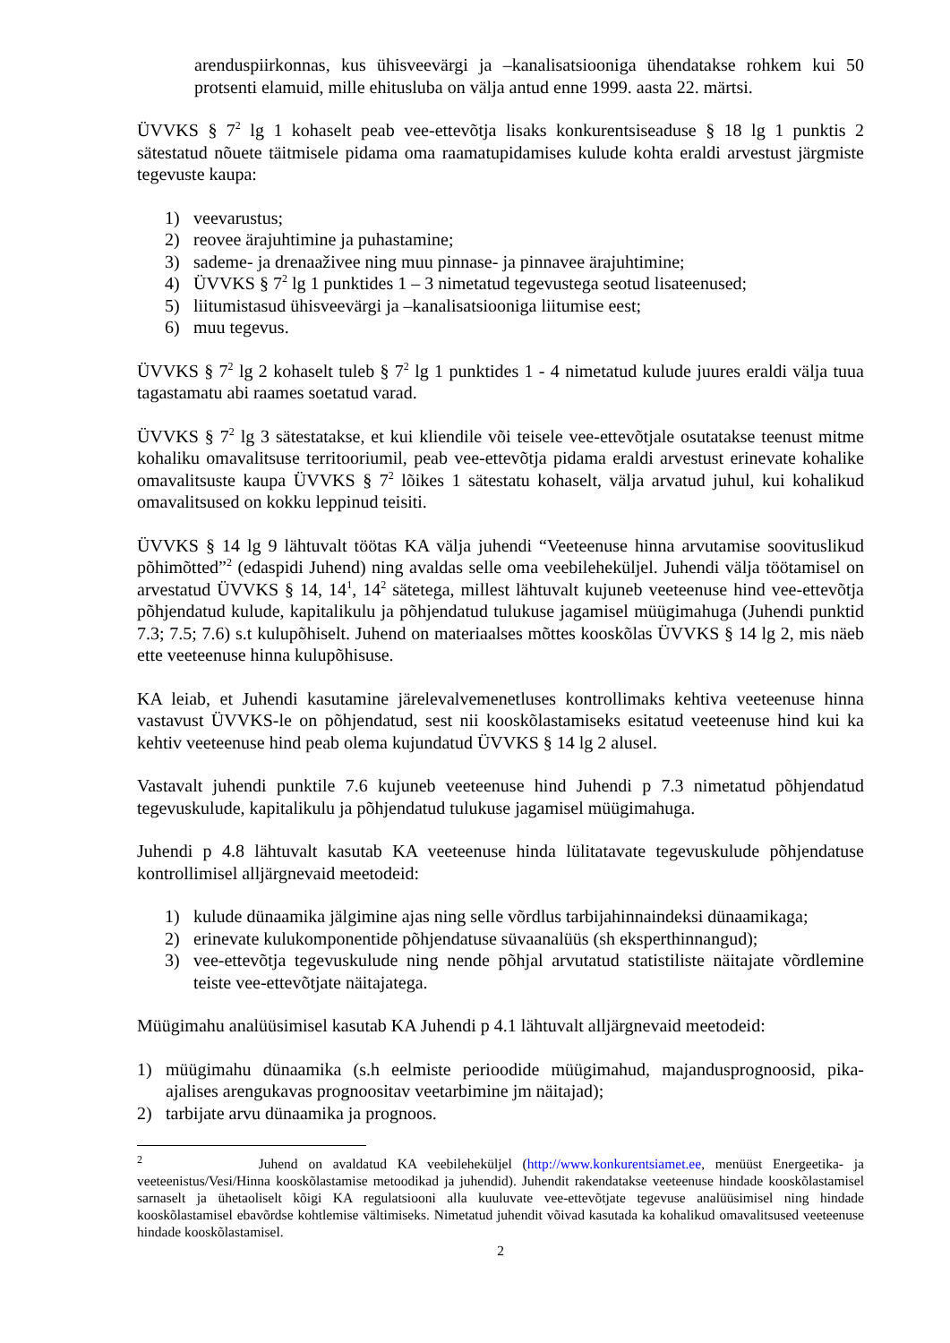arenduspiirkonnas, kus ühisveevärgi ja –kanalisatsiooniga ühendatakse rohkem kui 50 protsenti elamuid, mille ehitusluba on välja antud enne 1999. aasta 22. märtsi.
ÜVVKS § 7<sup>2</sup> lg 1 kohaselt peab vee-ettevõtja lisaks konkurentsiseaduse § 18 lg 1 punktis 2 sätestatud nõuete täitmisele pidama oma raamatupidamises kulude kohta eraldi arvestust järgmiste tegevuste kaupa:
1) veevarustus;
2) reovee ärajuhtimine ja puhastamine;
3) sademe- ja drenaaživee ning muu pinnase- ja pinnavee ärajuhtimine;
4) ÜVVKS § 7<sup>2</sup> lg 1 punktides 1 – 3 nimetatud tegevustega seotud lisateenused;
5) liitumistasud ühisveevärgi ja –kanalisatsiooniga liitumise eest;
6) muu tegevus.
ÜVVKS § 7<sup>2</sup> lg 2 kohaselt tuleb § 7<sup>2</sup> lg 1 punktides 1 - 4 nimetatud kulude juures eraldi välja tuua tagastamatu abi raames soetatud varad.
ÜVVKS § 7<sup>2</sup> lg 3 sätestatakse, et kui kliendile või teisele vee-ettevõtjale osutatakse teenust mitme kohaliku omavalitsuse territooriumil, peab vee-ettevõtja pidama eraldi arvestust erinevate kohalike omavalitsuste kaupa ÜVVKS § 7<sup>2</sup> lõikes 1 sätestatu kohaselt, välja arvatud juhul, kui kohalikud omavalitsused on kokku leppinud teisiti.
ÜVVKS § 14 lg 9 lähtuvalt töötas KA välja juhendi “Veeteenuse hinna arvutamise soovituslikud põhimõtted”<sup>2</sup> (edaspidi Juhend) ning avaldas selle oma veebileheküljel. Juhendi välja töötamisel on arvestatud ÜVVKS § 14, 14<sup>1</sup>, 14<sup>2</sup> sätetega, millest lähtuvalt kujuneb veeteenuse hind vee-ettevõtja põhjendatud kulude, kapitalikulu ja põhjendatud tulukuse jagamisel müügimahuga (Juhendi punktid 7.3; 7.5; 7.6) s.t kulupõhiselt. Juhend on materiaalses mõttes kooskõlas ÜVVKS § 14 lg 2, mis näeb ette veeteenuse hinna kulupõhisuse.
KA leiab, et Juhendi kasutamine järelevalvemenetluses kontrollimaks kehtiva veeteenuse hinna vastavust ÜVVKS-le on põhjendatud, sest nii kooskõlastamiseks esitatud veeteenuse hind kui ka kehtiv veeteenuse hind peab olema kujundatud ÜVVKS § 14 lg 2 alusel.
Vastavalt juhendi punktile 7.6 kujuneb veeteenuse hind Juhendi p 7.3 nimetatud põhjendatud tegevuskulude, kapitalikulu ja põhjendatud tulukuse jagamisel müügimahuga.
Juhendi p 4.8 lähtuvalt kasutab KA veeteenuse hinda lülitatavate tegevuskulude põhjendatuse kontrollimisel alljärgnevaid meetodeid:
1) kulude dünaamika jälgimine ajas ning selle võrdlus tarbijahinnaindeksi dünaamikaga;
2) erinevate kulukomponentide põhjendatuse süvaanalüüs (sh eksperthinnangud);
3) vee-ettevõtja tegevuskulude ning nende põhjal arvutatud statistiliste näitajate võrdlemine teiste vee-ettevõtjate näitajatega.
Müügimahu analüüsimisel kasutab KA Juhendi p 4.1 lähtuvalt alljärgnevaid meetodeid:
1) müügimahu dünaamika (s.h eelmiste perioodide müügimahud, majandusprognoosid, pika-ajalises arengukavas prognoositav veetarbimine jm näitajad);
2) tarbijate arvu dünaamika ja prognoos.
<sup>2</sup> Juhend on avaldatud KA veebileheküljel (http://www.konkurentsiamet.ee, menüüst Energeetika- ja veeteenistus/Vesi/Hinna kooskõlastamise metoodikad ja juhendid). Juhendit rakendatakse veeteenuse hindade kooskõlastamisel sarnaselt ja ühetaoliselt kõigi KA regulatsiooni alla kuuluvate vee-ettevõtjate tegevuse analüüsimisel ning hindade kooskõlastamisel ebavõrdse kohtlemise vältimiseks. Nimetatud juhendit võivad kasutada ka kohalikud omavalitsused veeteenuse hindade kooskõlastamisel.
2